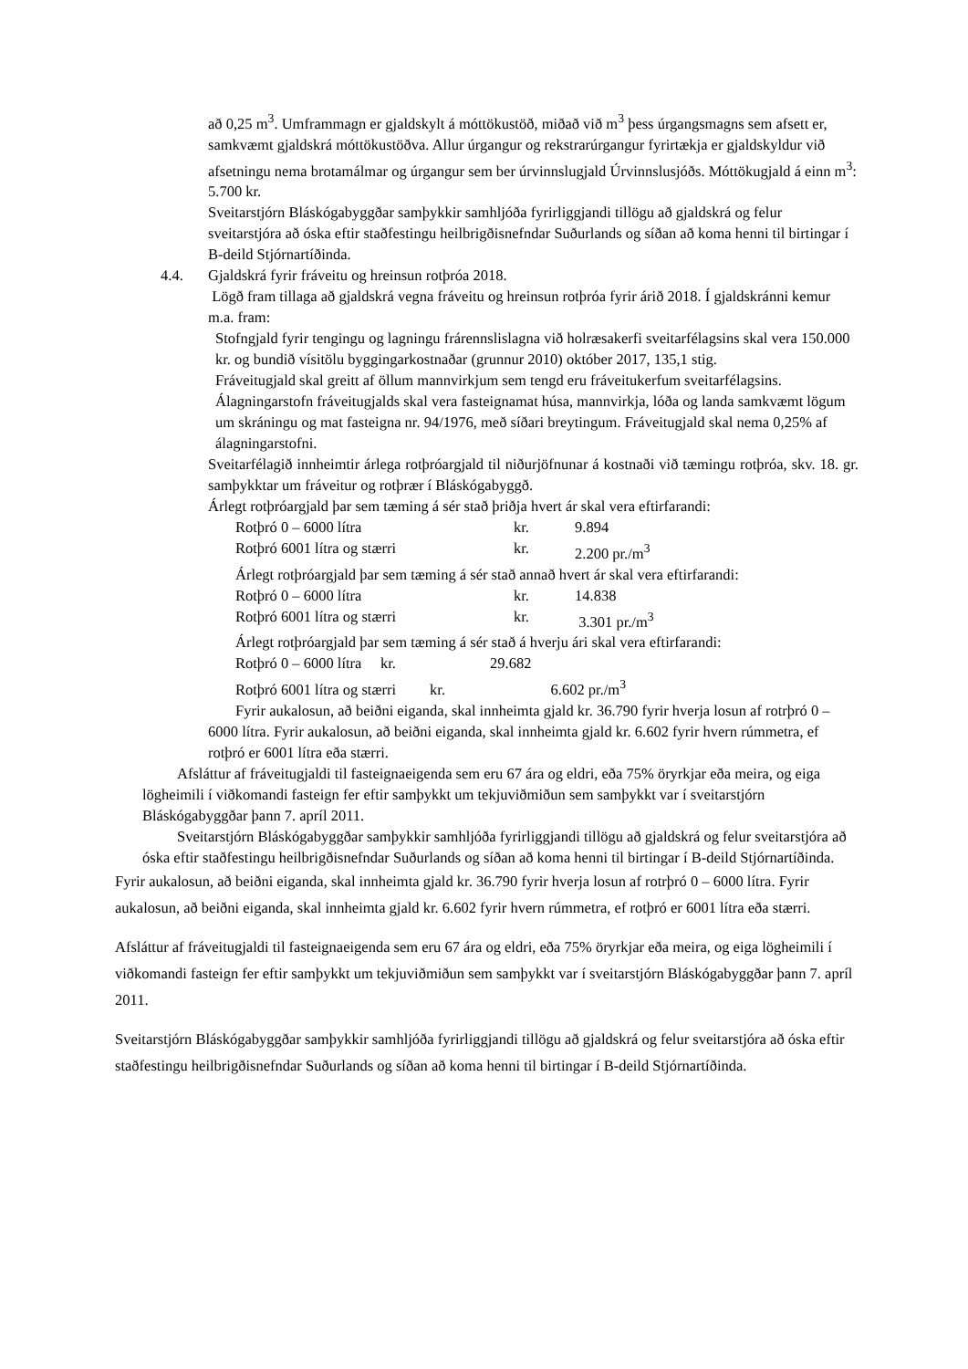að 0,25 m<sup>3</sup>. Umframmagn er gjaldskylt á móttökustöð, miðað við m<sup>3</sup> þess úrgangsmagns sem afsett er, samkvæmt gjaldskrá móttökustöðva. Allur úrgangur og rekstrarúrgangur fyrirtækja er gjaldskyldur við afsetningu nema brotamálmar og úrgangur sem ber úrvinnslugjald Úrvinnslusjóðs. Móttökugjald á einn m<sup>3</sup>: 5.700 kr.
Sveitarstjórn Bláskógabyggðar samþykkir samhljóða fyrirliggjandi tillögu að gjaldskrá og felur sveitarstjóra að óska eftir staðfestingu heilbrigðisnefndar Suðurlands og síðan að koma henni til birtingar í B-deild Stjórnartíðinda.
4.4. Gjaldskrá fyrir fráveitu og hreinsun rotþróa 2018.
Lögð fram tillaga að gjaldskrá vegna fráveitu og hreinsun rotþróa fyrir árið 2018. Í gjaldskránni kemur m.a. fram:
Stofngjald fyrir tengingu og lagningu frárennslislagna við holræsakerfi sveitarfélagsins skal vera 150.000 kr. og bundið vísitölu byggingarkostnaðar (grunnur 2010) október 2017, 135,1 stig.
Fráveitugjald skal greitt af öllum mannvirkjum sem tengd eru fráveitukerfum sveitarfélagsins. Álagningarstofn fráveitugjalds skal vera fasteignamat húsa, mannvirkja, lóða og landa samkvæmt lögum um skráningu og mat fasteigna nr. 94/1976, með síðari breytingum. Fráveitugjald skal nema 0,25% af álagningarstofni.
Sveitarfélagið innheimtir árlega rotþróargjald til niðurjöfnunar á kostnaði við tæmingu rotþróa, skv. 18. gr. samþykktar um fráveitur og rotþrær í Bláskógabyggð.
Árlegt rotþróargjald þar sem tæming á sér stað þriðja hvert ár skal vera eftirfarandi:
Rotþró 0 – 6000 lítra kr. 9.894
Rotþró 6001 lítra og stærri kr. 2.200 pr./m<sup>3</sup>
Árlegt rotþróargjald þar sem tæming á sér stað annað hvert ár skal vera eftirfarandi:
Rotþró 0 – 6000 lítra kr. 14.838
Rotþró 6001 lítra og stærri kr. 3.301 pr./m<sup>3</sup>
Árlegt rotþróargjald þar sem tæming á sér stað á hverju ári skal vera eftirfarandi:
Rotþró 0 – 6000 lítra kr. 29.682
Rotþró 6001 lítra og stærri kr. 6.602 pr./m<sup>3</sup>
Fyrir aukalosun, að beiðni eiganda, skal innheimta gjald kr. 36.790 fyrir hverja losun af rotrþró 0 – 6000 lítra. Fyrir aukalosun, að beiðni eiganda, skal innheimta gjald kr. 6.602 fyrir hvern rúmmetra, ef rotþró er 6001 lítra eða stærri.
Afsláttur af fráveitugjaldi til fasteignaeigenda sem eru 67 ára og eldri, eða 75% öryrkjar eða meira, og eiga lögheimili í viðkomandi fasteign fer eftir samþykkt um tekjuviðmiðun sem samþykkt var í sveitarstjórn Bláskógabyggðar þann 7. apríl 2011.
Sveitarstjórn Bláskógabyggðar samþykkir samhljóða fyrirliggjandi tillögu að gjaldskrá og felur sveitarstjóra að óska eftir staðfestingu heilbrigðisnefndar Suðurlands og síðan að koma henni til birtingar í B-deild Stjórnartíðinda.
Fyrir aukalosun, að beiðni eiganda, skal innheimta gjald kr. 36.790 fyrir hverja losun af rotrþró 0 – 6000 lítra. Fyrir aukalosun, að beiðni eiganda, skal innheimta gjald kr. 6.602 fyrir hvern rúmmetra, ef rotþró er 6001 lítra eða stærri.
Afsláttur af fráveitugjaldi til fasteignaeigenda sem eru 67 ára og eldri, eða 75% öryrkjar eða meira, og eiga lögheimili í viðkomandi fasteign fer eftir samþykkt um tekjuviðmiðun sem samþykkt var í sveitarstjórn Bláskógabyggðar þann 7. apríl 2011.
Sveitarstjórn Bláskógabyggðar samþykkir samhljóða fyrirliggjandi tillögu að gjaldskrá og felur sveitarstjóra að óska eftir staðfestingu heilbrigðisnefndar Suðurlands og síðan að koma henni til birtingar í B-deild Stjórnartíðinda.